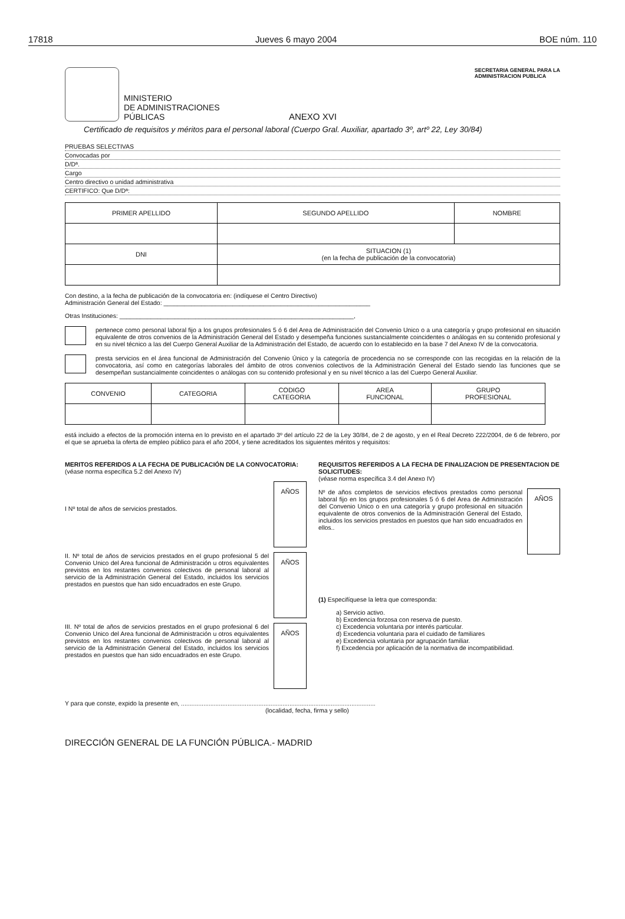17818 Jueves 6 mayo 2004 BOE núm. 110
MINISTERIO
DE ADMINISTRACIONES
PÚBLICAS
ANEXO XVI
SECRETARIA GENERAL PARA LA
ADMINISTRACION PUBLICA
Certificado de requisitos y méritos para el personal laboral (Cuerpo Gral. Auxiliar, apartado 3º, artº 22, Ley 30/84)
PRUEBAS SELECTIVAS
Convocadas por
D/Dª.
Cargo
Centro directivo o unidad administrativa
CERTIFICO: Que D/Dª:
| PRIMER APELLIDO | SEGUNDO APELLIDO | NOMBRE |
| --- | --- | --- |
| DNI | SITUACION (1) (en la fecha de publicación de la convocatoria) | |
Con destino, a la fecha de publicación de la convocatoria en: (indíquese el Centro Directivo)
Administración General del Estado: ____________________________________________________________
Otras Instituciones: ____________________________________________________________________,
pertenece como personal laboral fijo a los grupos profesionales 5 ó 6 del Area de Administración del Convenio Unico o a una categoría y grupo profesional en situación equivalente de otros convenios de la Administración General del Estado y desempeña funciones sustancialmente coincidentes o análogas en su contenido profesional y en su nivel técnico a las del Cuerpo General Auxiliar de la Administración del Estado, de acuerdo con lo establecido en la base 7 del Anexo IV de la convocatoria.
presta servicios en el área funcional de Administración del Convenio Único y la categoría de procedencia no se corresponde con las recogidas en la relación de la convocatoria, así como en categorías laborales del ámbito de otros convenios colectivos de la Administración General del Estado siendo las funciones que se desempeñan sustancialmente coincidentes o análogas con su contenido profesional y en su nivel técnico a las del Cuerpo General Auxiliar.
| CONVENIO | CATEGORIA | CODIGO CATEGORIA | AREA FUNCIONAL | GRUPO PROFESIONAL |
| --- | --- | --- | --- | --- |
está incluido a efectos de la promoción interna en lo previsto en el apartado 3º del artículo 22 de la Ley 30/84, de 2 de agosto, y en el Real Decreto 222/2004, de 6 de febrero, por el que se aprueba la oferta de empleo público para el año 2004, y tiene acreditados los siguientes méritos y requisitos:
MERITOS REFERIDOS A LA FECHA DE PUBLICACIÓN DE LA CONVOCATORIA:
(véase norma específica 5.2 del Anexo IV)
I Nº total de años de servicios prestados.
AÑOS
II. Nº total de años de servicios prestados en el grupo profesional 5 del Convenio Unico del Area funcional de Administración u otros equivalentes previstos en los restantes convenios colectivos de personal laboral al servicio de la Administración General del Estado, incluidos los servicios prestados en puestos que han sido encuadrados en este Grupo.
AÑOS
III. Nº total de años de servicios prestados en el grupo profesional 6 del Convenio Unico del Area funcional de Administración u otros equivalentes previstos en los restantes convenios colectivos de personal laboral al servicio de la Administración General del Estado, incluidos los servicios prestados en puestos que han sido encuadrados en este Grupo.
AÑOS
REQUISITOS REFERIDOS A LA FECHA DE FINALIZACION DE PRESENTACION DE SOLICITUDES:
(véase norma específica 3.4 del Anexo IV)
Nº de años completos de servicios efectivos prestados como personal laboral fijo en los grupos profesionales 5 ó 6 del Area de Administración del Convenio Unico o en una categoría y grupo profesional en situación equivalente de otros convenios de la Administración General del Estado, incluidos los servicios prestados en puestos que han sido encuadrados en ellos..
AÑOS
(1) Especifíquese la letra que corresponda:
a) Servicio activo.
b) Excedencia forzosa con reserva de puesto.
c) Excedencia voluntaria por interés particular.
d) Excedencia voluntaria para el cuidado de familiares
e) Excedencia voluntaria por agrupación familiar.
f) Excedencia por aplicación de la normativa de incompatibilidad.
Y para que conste, expido la presente en, .................................................................................................................
(localidad, fecha, firma y sello)
DIRECCIÓN GENERAL DE LA FUNCIÓN PÚBLICA.- MADRID